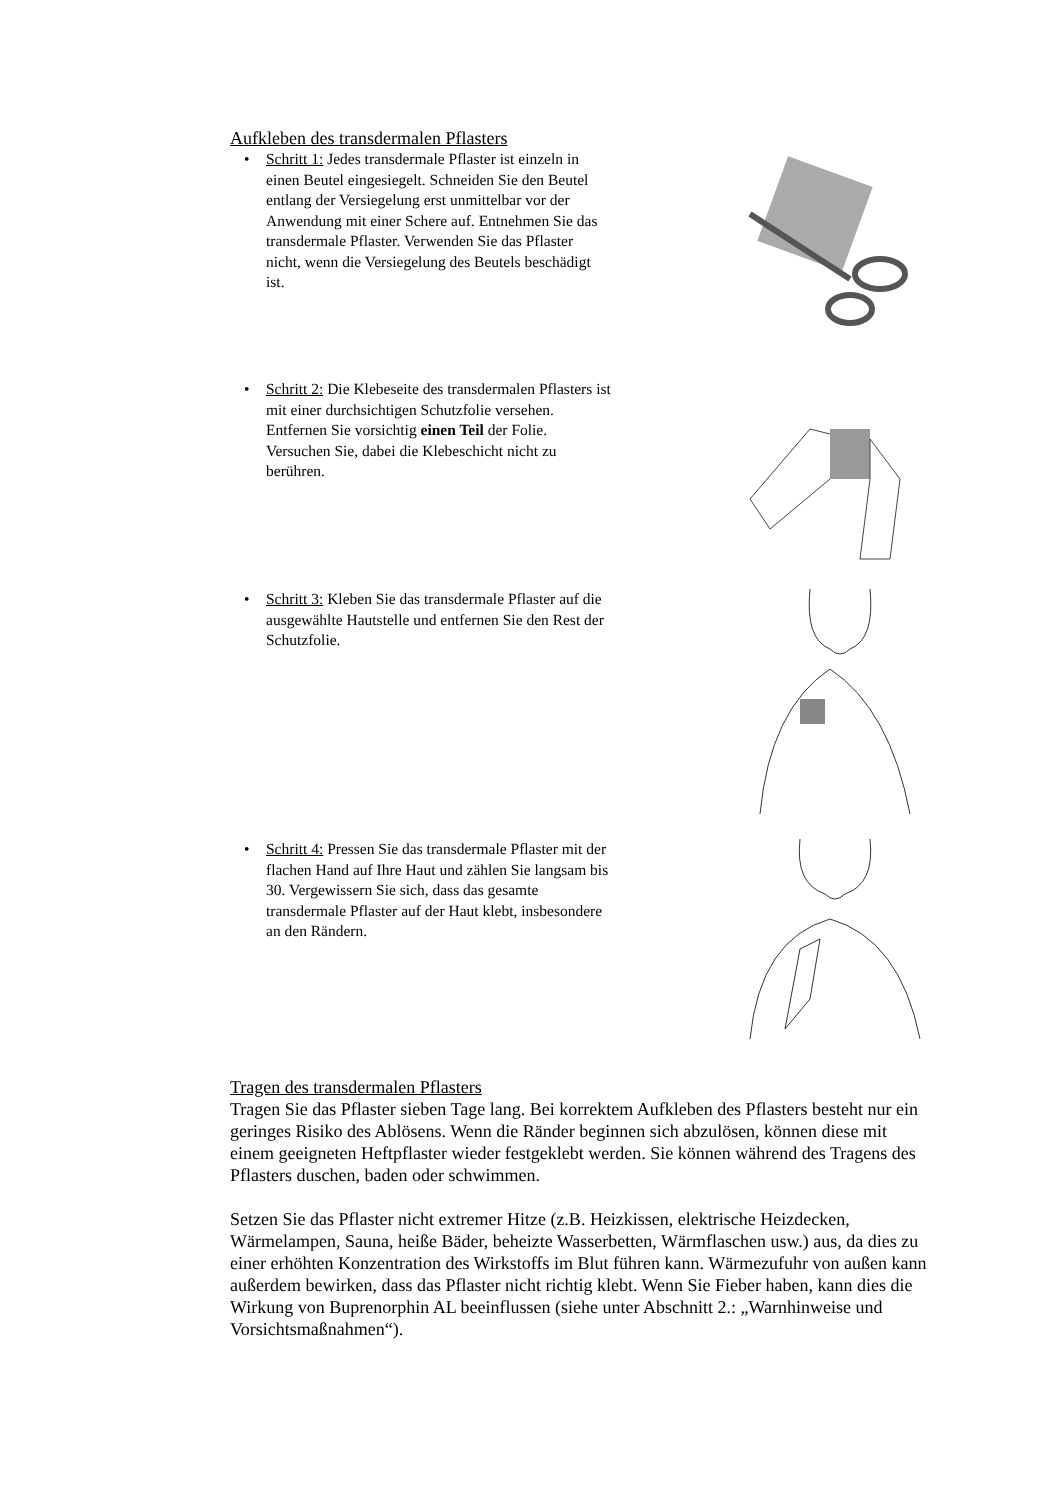Aufkleben des transdermalen Pflasters
• Schritt 1: Jedes transdermale Pflaster ist einzeln in einen Beutel eingesiegelt. Schneiden Sie den Beutel entlang der Versiegelung erst unmittelbar vor der Anwendung mit einer Schere auf. Entnehmen Sie das transdermale Pflaster. Verwenden Sie das Pflaster nicht, wenn die Versiegelung des Beutels beschädigt ist.
• Schritt 2: Die Klebeseite des transdermalen Pflasters ist mit einer durchsichtigen Schutzfolie versehen. Entfernen Sie vorsichtig einen Teil der Folie. Versuchen Sie, dabei die Klebeschicht nicht zu berühren.
• Schritt 3: Kleben Sie das transdermale Pflaster auf die ausgewählte Hautstelle und entfernen Sie den Rest der Schutzfolie.
• Schritt 4: Pressen Sie das transdermale Pflaster mit der flachen Hand auf Ihre Haut und zählen Sie langsam bis 30. Vergewissern Sie sich, dass das gesamte transdermale Pflaster auf der Haut klebt, insbesondere an den Rändern.
Tragen des transdermalen Pflasters
Tragen Sie das Pflaster sieben Tage lang. Bei korrektem Aufkleben des Pflasters besteht nur ein geringes Risiko des Ablösens. Wenn die Ränder beginnen sich abzulösen, können diese mit einem geeigneten Heftpflaster wieder festgeklebt werden. Sie können während des Tragens des Pflasters duschen, baden oder schwimmen.
Setzen Sie das Pflaster nicht extremer Hitze (z.B. Heizkissen, elektrische Heizdecken, Wärmelampen, Sauna, heiße Bäder, beheizte Wasserbetten, Wärmflaschen usw.) aus, da dies zu einer erhöhten Konzentration des Wirkstoffs im Blut führen kann. Wärmezufuhr von außen kann außerdem bewirken, dass das Pflaster nicht richtig klebt. Wenn Sie Fieber haben, kann dies die Wirkung von Buprenorphin AL beeinflussen (siehe unter Abschnitt 2.: „Warnhinweise und Vorsichtsmaßnahmen“).